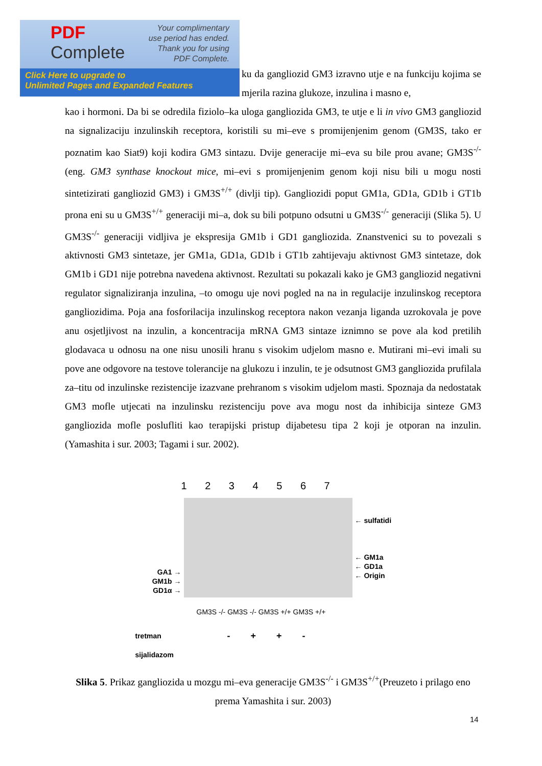PDF
Complete
Your complimentary
use period has ended.
Thank you for using
PDF Complete.
Click Here to upgrade to
Unlimited Pages and Expanded Features
ku da gangliozid GM3 izravno utje e na funkciju kojima se mjerila razina glukoze, inzulina i masno e,
kao i hormoni. Da bi se odredila fiziolo–ka uloga gangliozida GM3, te utje e li in vivo GM3 gangliozid na signalizaciju inzulinskih receptora, koristili su mi–eve s promijenjenim genom (GM3S, tako er poznatim kao Siat9) koji kodira GM3 sintazu. Dvije generacije mi–eva su bile prou avane; GM3S<sup>-/-</sup>(eng. GM3 synthase knockout mice, mi–evi s promijenjenim genom koji nisu bili u mogu nosti sintetizirati gangliozid GM3) i GM3S<sup>+/+</sup> (divlji tip). Gangliozidi poput GM1a, GD1a, GD1b i GT1b prona eni su u GM3S<sup>+/+</sup> generaciji mi–a, dok su bili potpuno odsutni u GM3S<sup>-/-</sup> generaciji (Slika 5). U GM3S<sup>-/-</sup> generaciji vidljiva je ekspresija GM1b i GD1 gangliozida. Znanstvenici su to povezali s aktivnosti GM3 sintetaze, jer GM1a, GD1a, GD1b i GT1b zahtijevaju aktivnost GM3 sintetaze, dok GM1b i GD1 nije potrebna navedena aktivnost. Rezultati su pokazali kako je GM3 gangliozid negativni regulator signaliziranja inzulina, –to omogu uje novi pogled na na in regulacije inzulinskog receptora gangliozidima. Poja ana fosforilacija inzulinskog receptora nakon vezanja liganda uzrokovala je pove anu osjetljivost na inzulin, a koncentracija mRNA GM3 sintaze iznimno se pove ala kod pretilih glodavaca u odnosu na one nisu unosili hranu s visokim udjelom masno e. Mutirani mi–evi imali su pove ane odgovore na testove tolerancije na glukozu i inzulin, te je odsutnost GM3 gangliozida prufilala za–titu od inzulinske rezistencije izazvane prehranom s visokim udjelom masti. Spoznaja da nedostatak GM3 mofle utjecati na inzulinsku rezistenciju pove ava mogu nost da inhibicija sinteze GM3 gangliozida mofle poslufliti kao terapijski pristup dijabetesu tipa 2 koji je otporan na inzulin. (Yamashita i sur. 2003; Tagami i sur. 2002).
1 2 3 4 5 6 7
GA1 →
GM1b →
GD1α →
← sulfatidi
← GM1a
← GD1a
← Origin
GM3S -/- GM3S -/- GM3S +/+ GM3S +/+
tretman
sijalidazom
- + + -
Slika 5. Prikaz gangliozida u mozgu mi–eva generacije GM3S<sup>-/-</sup> i GM3S<sup>+/+</sup>(Preuzeto i prilago eno prema Yamashita i sur. 2003)
14